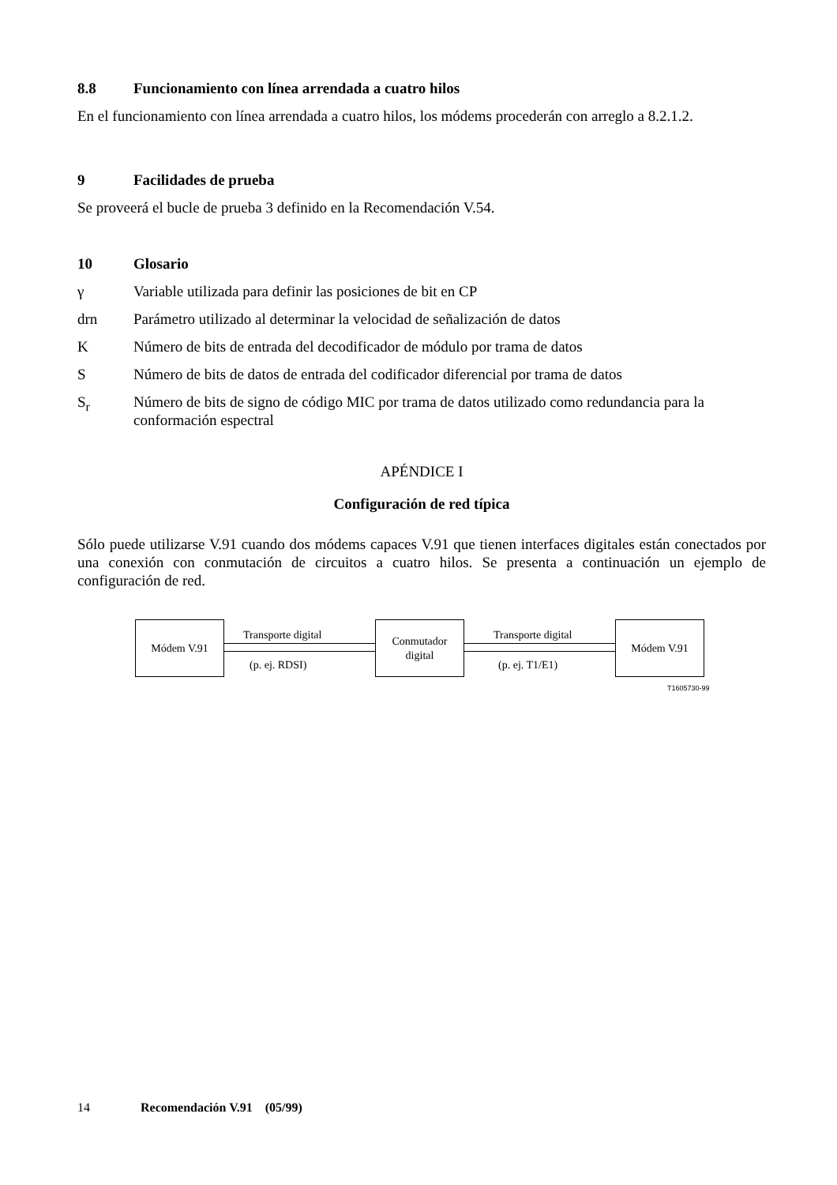8.8 Funcionamiento con línea arrendada a cuatro hilos
En el funcionamiento con línea arrendada a cuatro hilos, los módems procederán con arreglo a 8.2.1.2.
9 Facilidades de prueba
Se proveerá el bucle de prueba 3 definido en la Recomendación V.54.
10 Glosario
γ Variable utilizada para definir las posiciones de bit en CP
drn Parámetro utilizado al determinar la velocidad de señalización de datos
K Número de bits de entrada del decodificador de módulo por trama de datos
S Número de bits de datos de entrada del codificador diferencial por trama de datos
S<sub>r</sub> Número de bits de signo de código MIC por trama de datos utilizado como redundancia para la conformación espectral
APÉNDICE I
Configuración de red típica
Sólo puede utilizarse V.91 cuando dos módems capaces V.91 que tienen interfaces digitales están conectados por una conexión con conmutación de circuitos a cuatro hilos. Se presenta a continuación un ejemplo de configuración de red.
Módem V.91 Transporte digital
(p. ej. RDSI)
Conmutador
digital
Transporte digital
(p. ej. T1/E1)
Módem V.91
T1605730-99
14 Recomendación V.91 (05/99)